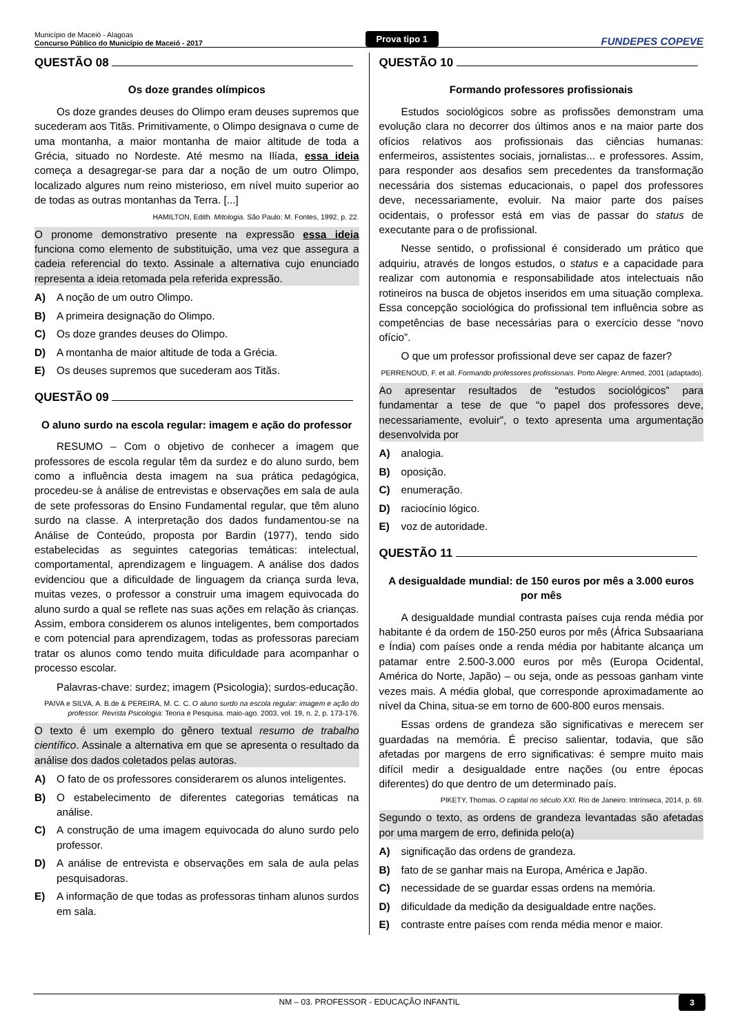Município de Maceió - Alagoas
Concurso Público do Município de Maceió - 2017
Prova tipo 1
FUNDEPES COPEVE
QUESTÃO 08
Os doze grandes olímpicos
Os doze grandes deuses do Olimpo eram deuses supremos que sucederam aos Titãs. Primitivamente, o Olimpo designava o cume de uma montanha, a maior montanha de maior altitude de toda a Grécia, situado no Nordeste. Até mesmo na Ilíada, essa ideia começa a desagregar-se para dar a noção de um outro Olimpo, localizado algures num reino misterioso, em nível muito superior ao de todas as outras montanhas da Terra. [...]
HAMILTON, Edith. Mitologia. São Paulo: M. Fontes, 1992, p. 22.
O pronome demonstrativo presente na expressão essa ideia funciona como elemento de substituição, uma vez que assegura a cadeia referencial do texto. Assinale a alternativa cujo enunciado representa a ideia retomada pela referida expressão.
A) A noção de um outro Olimpo.
B) A primeira designação do Olimpo.
C) Os doze grandes deuses do Olimpo.
D) A montanha de maior altitude de toda a Grécia.
E) Os deuses supremos que sucederam aos Titãs.
QUESTÃO 09
O aluno surdo na escola regular: imagem e ação do professor
RESUMO – Com o objetivo de conhecer a imagem que professores de escola regular têm da surdez e do aluno surdo, bem como a influência desta imagem na sua prática pedagógica, procedeu-se à análise de entrevistas e observações em sala de aula de sete professoras do Ensino Fundamental regular, que têm aluno surdo na classe. A interpretação dos dados fundamentou-se na Análise de Conteúdo, proposta por Bardin (1977), tendo sido estabelecidas as seguintes categorias temáticas: intelectual, comportamental, aprendizagem e linguagem. A análise dos dados evidenciou que a dificuldade de linguagem da criança surda leva, muitas vezes, o professor a construir uma imagem equivocada do aluno surdo a qual se reflete nas suas ações em relação às crianças. Assim, embora considerem os alunos inteligentes, bem comportados e com potencial para aprendizagem, todas as professoras pareciam tratar os alunos como tendo muita dificuldade para acompanhar o processo escolar.
Palavras-chave: surdez; imagem (Psicologia); surdos-educação.
PAIVA e SILVA, A. B.de & PEREIRA, M. C. C. O aluno surdo na escola regular: imagem e ação do professor. Revista Psicologia: Teoria e Pesquisa. maio-ago. 2003, vol. 19, n. 2, p. 173-176.
O texto é um exemplo do gênero textual resumo de trabalho científico. Assinale a alternativa em que se apresenta o resultado da análise dos dados coletados pelas autoras.
A) O fato de os professores considerarem os alunos inteligentes.
B) O estabelecimento de diferentes categorias temáticas na análise.
C) A construção de uma imagem equivocada do aluno surdo pelo professor.
D) A análise de entrevista e observações em sala de aula pelas pesquisadoras.
E) A informação de que todas as professoras tinham alunos surdos em sala.
QUESTÃO 10
Formando professores profissionais
Estudos sociológicos sobre as profissões demonstram uma evolução clara no decorrer dos últimos anos e na maior parte dos ofícios relativos aos profissionais das ciências humanas: enfermeiros, assistentes sociais, jornalistas... e professores. Assim, para responder aos desafios sem precedentes da transformação necessária dos sistemas educacionais, o papel dos professores deve, necessariamente, evoluir. Na maior parte dos países ocidentais, o professor está em vias de passar do status de executante para o de profissional.
Nesse sentido, o profissional é considerado um prático que adquiriu, através de longos estudos, o status e a capacidade para realizar com autonomia e responsabilidade atos intelectuais não rotineiros na busca de objetos inseridos em uma situação complexa. Essa concepção sociológica do profissional tem influência sobre as competências de base necessárias para o exercício desse “novo ofício”.
O que um professor profissional deve ser capaz de fazer?
PERRENOUD, F. et all. Formando professores profissionais. Porto Alegre: Artmed, 2001 (adaptado).
Ao apresentar resultados de “estudos sociológicos” para fundamentar a tese de que “o papel dos professores deve, necessariamente, evoluir”, o texto apresenta uma argumentação desenvolvida por
A) analogia.
B) oposição.
C) enumeração.
D) raciocínio lógico.
E) voz de autoridade.
QUESTÃO 11
A desigualdade mundial: de 150 euros por mês a 3.000 euros por mês
A desigualdade mundial contrasta países cuja renda média por habitante é da ordem de 150-250 euros por mês (África Subsaariana e Índia) com países onde a renda média por habitante alcança um patamar entre 2.500-3.000 euros por mês (Europa Ocidental, América do Norte, Japão) – ou seja, onde as pessoas ganham vinte vezes mais. A média global, que corresponde aproximadamente ao nível da China, situa-se em torno de 600-800 euros mensais.
Essas ordens de grandeza são significativas e merecem ser guardadas na memória. É preciso salientar, todavia, que são afetadas por margens de erro significativas: é sempre muito mais difícil medir a desigualdade entre nações (ou entre épocas diferentes) do que dentro de um determinado país.
PIKETY, Thomas. O capital no século XXI. Rio de Janeiro: Intrínseca, 2014, p. 69.
Segundo o texto, as ordens de grandeza levantadas são afetadas por uma margem de erro, definida pelo(a)
A) significação das ordens de grandeza.
B) fato de se ganhar mais na Europa, América e Japão.
C) necessidade de se guardar essas ordens na memória.
D) dificuldade da medição da desigualdade entre nações.
E) contraste entre países com renda média menor e maior.
NM – 03. PROFESSOR - EDUCAÇÃO INFANTIL 3